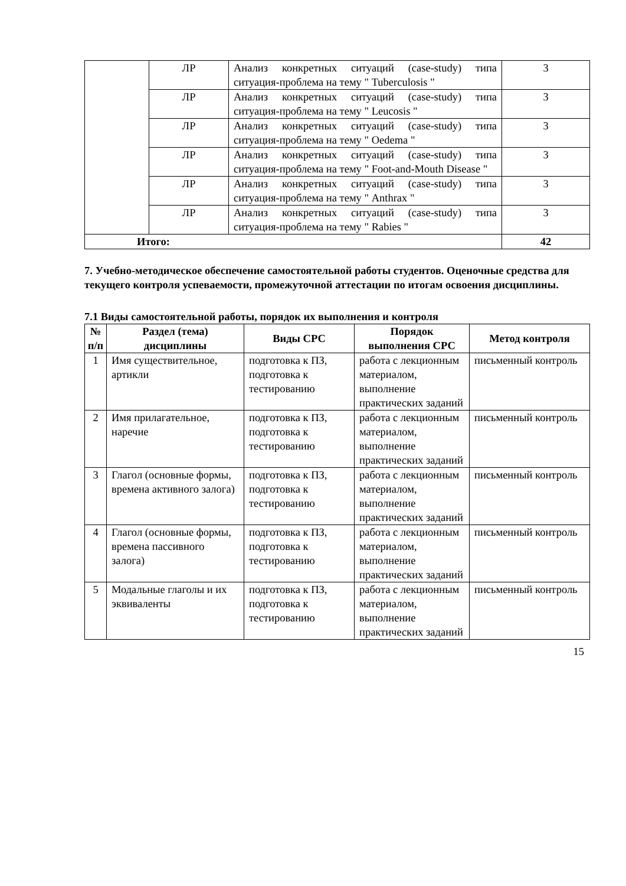| | ЛР | Анализ конкретных ситуаций (case-study) типа ситуация-проблема на тему " Tuberculosis " | 3 |
| | ЛР | Анализ конкретных ситуаций (case-study) типа ситуация-проблема на тему " Leucosis " | 3 |
| | ЛР | Анализ конкретных ситуаций (case-study) типа ситуация-проблема на тему " Oedema " | 3 |
| | ЛР | Анализ конкретных ситуаций (case-study) типа ситуация-проблема на тему " Foot-and-Mouth Disease " | 3 |
| | ЛР | Анализ конкретных ситуаций (case-study) типа ситуация-проблема на тему " Anthrax " | 3 |
| | ЛР | Анализ конкретных ситуаций (case-study) типа ситуация-проблема на тему " Rabies " | 3 |
| Итого: | | | 42 |
7. Учебно-методическое обеспечение самостоятельной работы студентов. Оценочные средства для текущего контроля успеваемости, промежуточной аттестации по итогам освоения дисциплины.
7.1 Виды самостоятельной работы, порядок их выполнения и контроля
| № п/п | Раздел (тема) дисциплины | Виды СРС | Порядок выполнения СРС | Метод контроля |
| --- | --- | --- | --- | --- |
| 1 | Имя существительное, артикли | подготовка к ПЗ, подготовка к тестированию | работа с лекционным материалом, выполнение практических заданий | письменный контроль |
| 2 | Имя прилагательное, наречие | подготовка к ПЗ, подготовка к тестированию | работа с лекционным материалом, выполнение практических заданий | письменный контроль |
| 3 | Глагол (основные формы, времена активного залога) | подготовка к ПЗ, подготовка к тестированию | работа с лекционным материалом, выполнение практических заданий | письменный контроль |
| 4 | Глагол (основные формы, времена пассивного залога) | подготовка к ПЗ, подготовка к тестированию | работа с лекционным материалом, выполнение практических заданий | письменный контроль |
| 5 | Модальные глаголы и их эквиваленты | подготовка к ПЗ, подготовка к тестированию | работа с лекционным материалом, выполнение практических заданий | письменный контроль |
15